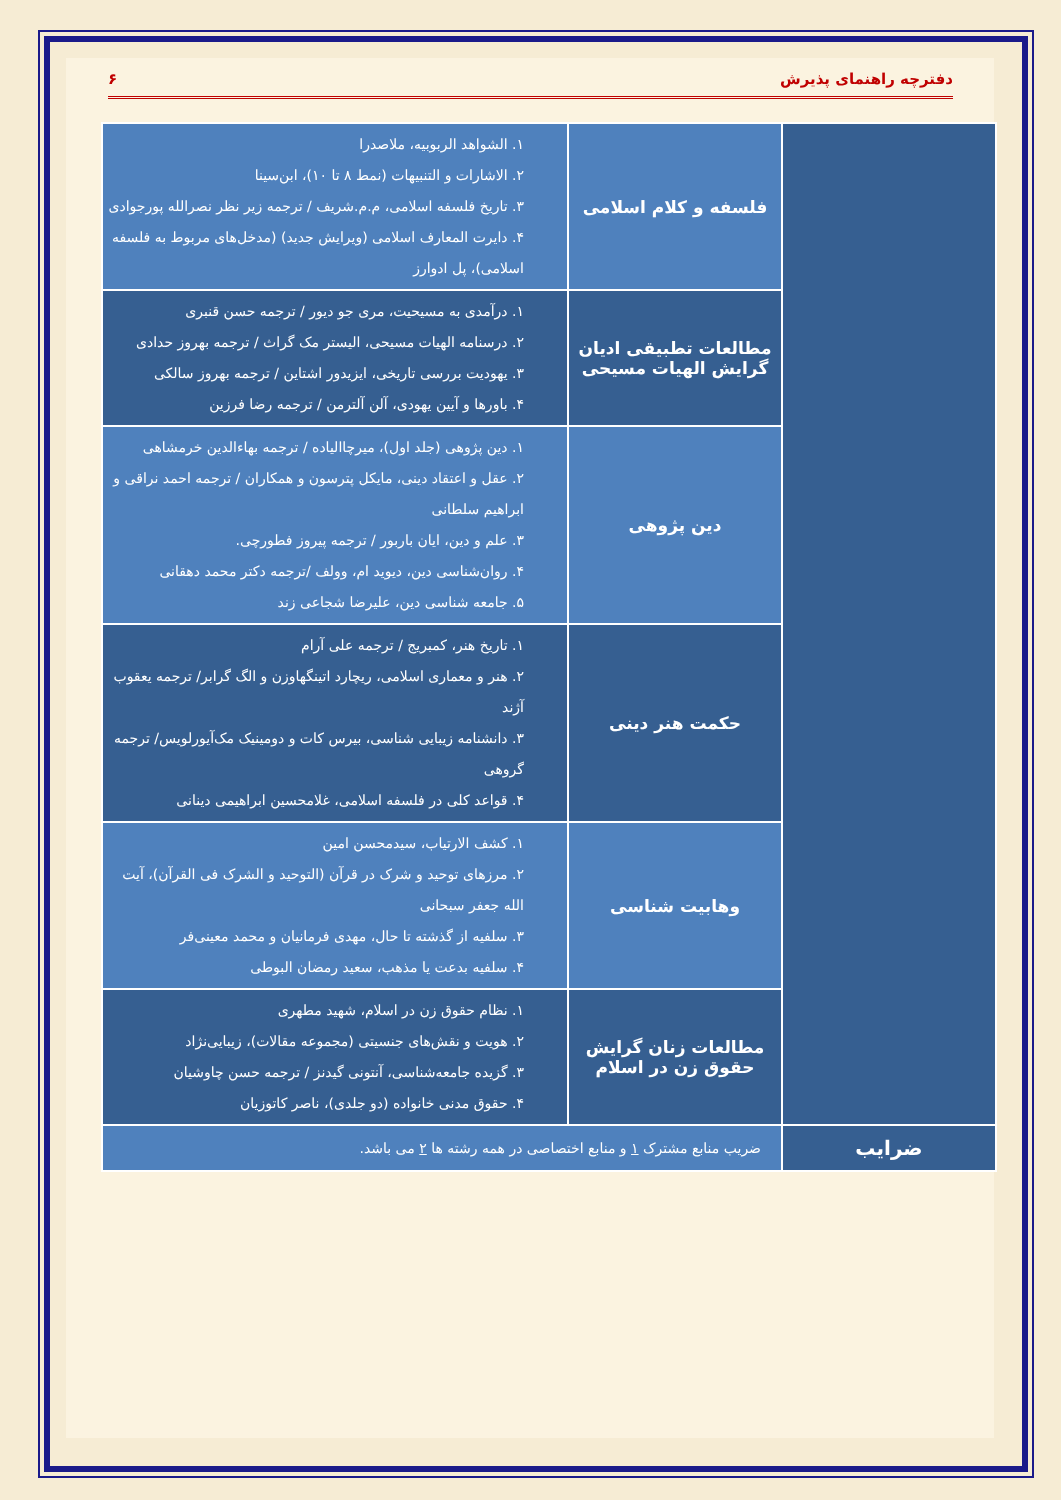دفترچه راهنمای پذیرش ۶
| | فلسفه و کلام اسلامی | ۱. الشواهد الربوبیه، ملاصدرا ۲. الاشارات و التنبیهات (نمط ۸ تا ۱۰)، ابن‌سینا ۳. تاریخ فلسفه اسلامی، م.م.شریف / ترجمه زیر نظر نصرالله پورجوادی ۴. دایرت المعارف اسلامی (ویرایش جدید) (مدخل‌های مربوط به فلسفه اسلامی)، پل ادوارز |
| | مطالعات تطبیقی ادیان گرایش الهیات مسیحی | ۱. درآمدی به مسیحیت، مری جو دیور / ترجمه حسن قنبری ۲. درسنامه الهیات مسیحی، الیستر مک گراث / ترجمه بهروز حدادی ۳. یهودیت بررسی تاریخی، ایزیدور اشتاین / ترجمه بهروز سالکی ۴. باورها و آیین یهودی، آلن آلترمن / ترجمه رضا فرزین |
| | دین پژوهی | ۱. دین پژوهی (جلد اول)، میرچاالیاده / ترجمه بهاءالدین خرمشاهی ۲. عقل و اعتقاد دینی، مایکل پترسون و همکاران / ترجمه احمد نراقی و ابراهیم سلطانی ۳. علم و دین، ایان باربور / ترجمه پیروز فطورچی. ۴. روان‌شناسی دین، دیوید ام، وولف /ترجمه دکتر محمد دهقانی ۵. جامعه شناسی دین، علیرضا شجاعی زند |
| | حکمت هنر دینی | ۱. تاریخ هنر، کمبریج / ترجمه علی آرام ۲. هنر و معماری اسلامی، ریچارد اتینگهاوزن و الگ گرابر/ ترجمه یعقوب آژند ۳. دانشنامه زیبایی شناسی، بیرس کات و دومینیک مک‌آیورلویس/ ترجمه گروهی ۴. قواعد کلی در فلسفه اسلامی، غلامحسین ابراهیمی دینانی |
| | وهابیت شناسی | ۱. کشف الارتیاب، سیدمحسن امین ۲. مرزهای توحید و شرک در قرآن (التوحید و الشرک فی القرآن)، آیت الله جعفر سبحانی ۳. سلفیه از گذشته تا حال، مهدی فرمانیان و محمد معینی‌فر ۴. سلفیه بدعت یا مذهب، سعید رمضان البوطی |
| | مطالعات زنان گرایش حقوق زن در اسلام | ۱. نظام حقوق زن در اسلام، شهید مطهری ۲. هویت و نقش‌های جنسیتی (مجموعه مقالات)، زیبایی‌نژاد ۳. گزیده جامعه‌شناسی، آنتونی گیدنز / ترجمه حسن چاوشیان ۴. حقوق مدنی خانواده (دو جلدی)، ناصر کاتوزیان |
| ضرایب | ضریب منابع مشترک ۱ و منابع اختصاصی در همه رشته ها ۲ می باشد. | |